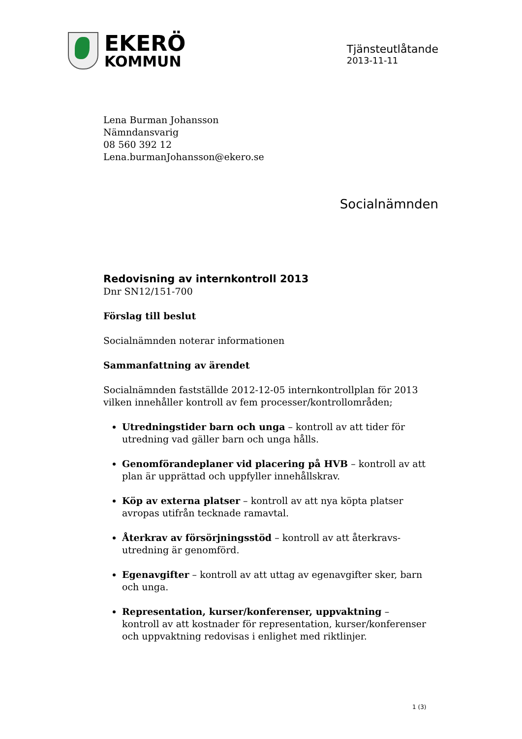EKERÖ
KOMMUN
Tjänsteutlåtande
2013-11-11
Lena Burman Johansson
Nämndansvarig
08 560 392 12
Lena.burmanJohansson@ekero.se
Socialnämnden
Redovisning av internkontroll 2013
Dnr SN12/151-700
Förslag till beslut
Socialnämnden noterar informationen
Sammanfattning av ärendet
Socialnämnden fastställde 2012-12-05 internkontrollplan för 2013 vilken innehåller kontroll av fem processer/kontrollområden;
Utredningstider barn och unga – kontroll av att tider för utredning vad gäller barn och unga hålls.
Genomförandeplaner vid placering på HVB – kontroll av att plan är upprättad och uppfyller innehållskrav.
Köp av externa platser – kontroll av att nya köpta platser avropas utifrån tecknade ramavtal.
Återkrav av försörjningsstöd – kontroll av att återkravs-utredning är genomförd.
Egenavgifter – kontroll av att uttag av egenavgifter sker, barn och unga.
Representation, kurser/konferenser, uppvaktning – kontroll av att kostnader för representation, kurser/konferenser och uppvaktning redovisas i enlighet med riktlinjer.
1 (3)